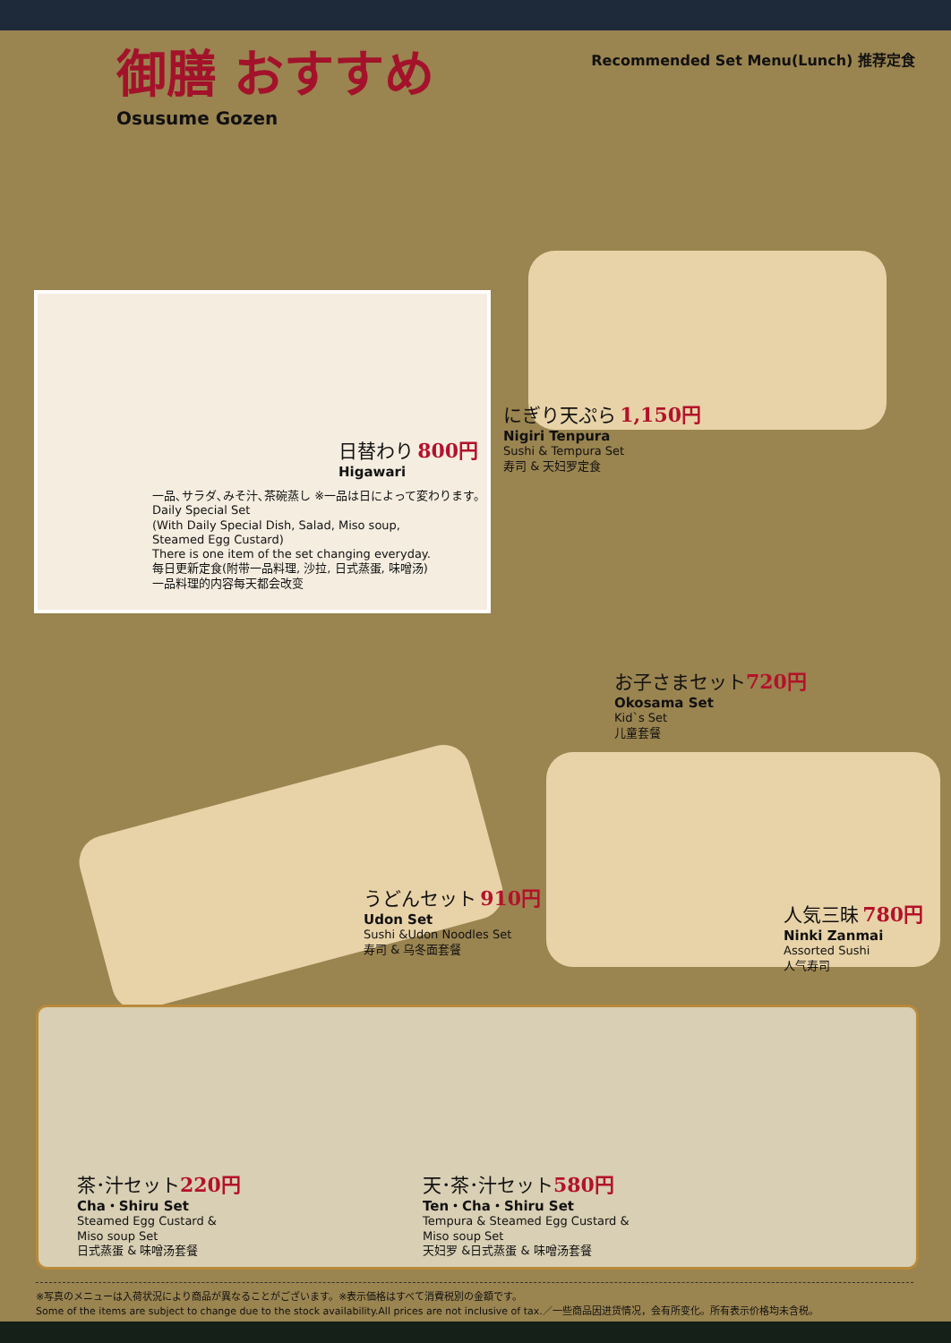御膳 おすすめ
Osusume Gozen
Recommended Set Menu(Lunch) 推荐定食
日替わり 800円
Higawari
一品､サラダ､みそ汁､茶碗蒸し ※一品は日によって変わります。
Daily Special Set
(With Daily Special Dish, Salad, Miso soup,
Steamed Egg Custard)
There is one item of the set changing everyday.
每日更新定食(附带一品料理, 沙拉, 日式蒸蛋, 味噌汤)
一品料理的内容每天都会改变
にぎり天ぷら 1,150円
Nigiri Tenpura
Sushi & Tempura Set
寿司 & 天妇罗定食
お子さまセット 720円
Okosama Set
Kid`s Set
儿童套餐
うどんセット 910円
Udon Set
Sushi &Udon Noodles Set
寿司 & 乌冬面套餐
人気三昧 780円
Ninki Zanmai
Assorted Sushi
人气寿司
茶･汁セット 220円
Cha・Shiru Set
Steamed Egg Custard &
Miso soup Set
日式蒸蛋 & 味噌汤套餐
天･茶･汁セット 580円
Ten・Cha・Shiru Set
Tempura & Steamed Egg Custard &
Miso soup Set
天妇罗 &日式蒸蛋 & 味噌汤套餐
※写真のメニューは入荷状況により商品が異なることがございます。※表示価格はすべて消費税別の金額です。
Some of the items are subject to change due to the stock availability.All prices are not inclusive of tax.／一些商品因进货情况，会有所变化。所有表示价格均未含税。